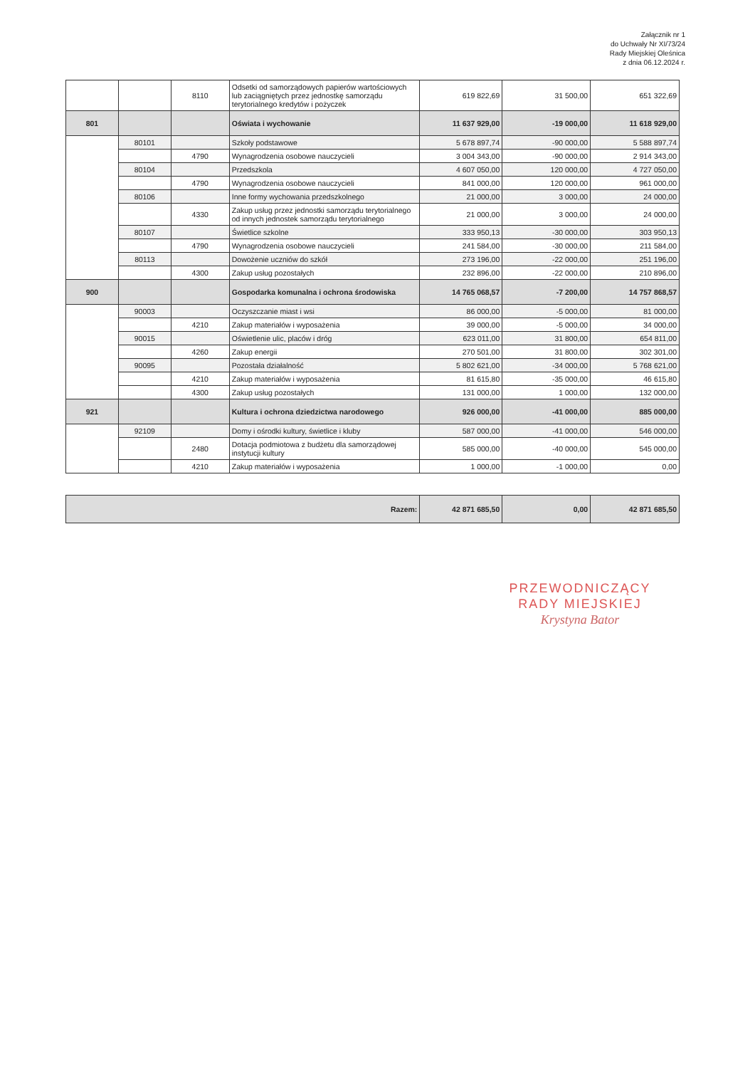Załącznik nr 1
do Uchwały Nr XI/73/24
Rady Miejskiej Oleśnica
z dnia 06.12.2024 r.
| | | 8110 | Odsetki od samorządowych papierów wartościowych lub zaciągniętych przez jednostkę samorządu terytorialnego kredytów i pożyczek | 619 822,69 | 31 500,00 | 651 322,69 |
| 801 | | | Oświata i wychowanie | 11 637 929,00 | -19 000,00 | 11 618 929,00 |
| | 80101 | | Szkoły podstawowe | 5 678 897,74 | -90 000,00 | 5 588 897,74 |
| | | 4790 | Wynagrodzenia osobowe nauczycieli | 3 004 343,00 | -90 000,00 | 2 914 343,00 |
| | 80104 | | Przedszkola | 4 607 050,00 | 120 000,00 | 4 727 050,00 |
| | | 4790 | Wynagrodzenia osobowe nauczycieli | 841 000,00 | 120 000,00 | 961 000,00 |
| | 80106 | | Inne formy wychowania przedszkolnego | 21 000,00 | 3 000,00 | 24 000,00 |
| | | 4330 | Zakup usług przez jednostki samorządu terytorialnego od innych jednostek samorządu terytorialnego | 21 000,00 | 3 000,00 | 24 000,00 |
| | 80107 | | Świetlice szkolne | 333 950,13 | -30 000,00 | 303 950,13 |
| | | 4790 | Wynagrodzenia osobowe nauczycieli | 241 584,00 | -30 000,00 | 211 584,00 |
| | 80113 | | Dowożenie uczniów do szkół | 273 196,00 | -22 000,00 | 251 196,00 |
| | | 4300 | Zakup usług pozostałych | 232 896,00 | -22 000,00 | 210 896,00 |
| 900 | | | Gospodarka komunalna i ochrona środowiska | 14 765 068,57 | -7 200,00 | 14 757 868,57 |
| | 90003 | | Oczyszczanie miast i wsi | 86 000,00 | -5 000,00 | 81 000,00 |
| | | 4210 | Zakup materiałów i wyposażenia | 39 000,00 | -5 000,00 | 34 000,00 |
| | 90015 | | Oświetlenie ulic, placów i dróg | 623 011,00 | 31 800,00 | 654 811,00 |
| | | 4260 | Zakup energii | 270 501,00 | 31 800,00 | 302 301,00 |
| | 90095 | | Pozostała działalność | 5 802 621,00 | -34 000,00 | 5 768 621,00 |
| | | 4210 | Zakup materiałów i wyposażenia | 81 615,80 | -35 000,00 | 46 615,80 |
| | | 4300 | Zakup usług pozostałych | 131 000,00 | 1 000,00 | 132 000,00 |
| 921 | | | Kultura i ochrona dziedzictwa narodowego | 926 000,00 | -41 000,00 | 885 000,00 |
| | 92109 | | Domy i ośrodki kultury, świetlice i kluby | 587 000,00 | -41 000,00 | 546 000,00 |
| | | 2480 | Dotacja podmiotowa z budżetu dla samorządowej instytucji kultury | 585 000,00 | -40 000,00 | 545 000,00 |
| | | 4210 | Zakup materiałów i wyposażenia | 1 000,00 | -1 000,00 | 0,00 |
| Razem: | 42 871 685,50 | 0,00 | 42 871 685,50 |
PRZEWODNICZĄCY
RADY MIEJSKIEJ
Krystyna Bator